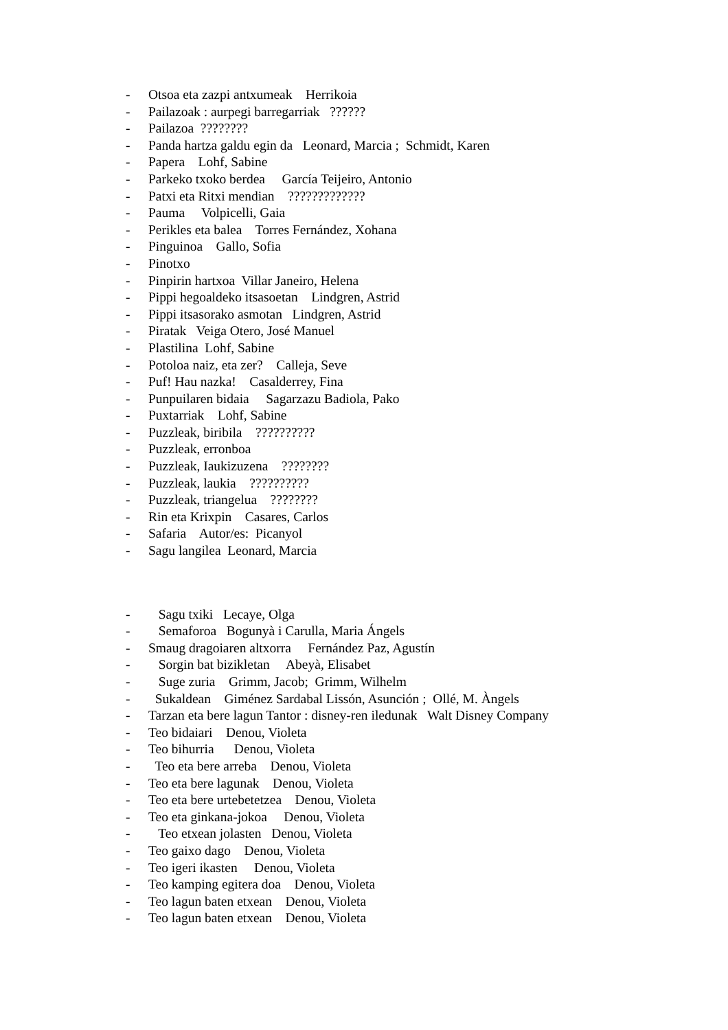- Otsoa eta zazpi antxumeak Herrikoia
- Pailazoak : aurpegi barregarriak ??????
- Pailazoa ????????
- Panda hartza galdu egin da Leonard, Marcia ; Schmidt, Karen
- Papera Lohf, Sabine
- Parkeko txoko berdea García Teijeiro, Antonio
- Patxi eta Ritxi mendian ?????????????
- Pauma Volpicelli, Gaia
- Perikles eta balea Torres Fernández, Xohana
- Pinguinoa Gallo, Sofia
- Pinotxo
- Pinpirin hartxoa Villar Janeiro, Helena
- Pippi hegoaldeko itsasoetan Lindgren, Astrid
- Pippi itsasorako asmotan Lindgren, Astrid
- Piratak Veiga Otero, José Manuel
- Plastilina Lohf, Sabine
- Potoloa naiz, eta zer? Calleja, Seve
- Puf! Hau nazka! Casalderrey, Fina
- Punpuilaren bidaia Sagarzazu Badiola, Pako
- Puxtarriak Lohf, Sabine
- Puzzleak, biribila ??????????
- Puzzleak, erronboa
- Puzzleak, Iaukizuzena ????????
- Puzzleak, laukia ??????????
- Puzzleak, triangelua ????????
- Rin eta Krixpin Casares, Carlos
- Safaria Autor/es: Picanyol
- Sagu langilea Leonard, Marcia
- Sagu txiki Lecaye, Olga
- Semaforoa Bogunyà i Carulla, Maria Ángels
- Smaug dragoiaren altxorra Fernández Paz, Agustín
- Sorgin bat bizikletan Abeyà, Elisabet
- Suge zuria Grimm, Jacob; Grimm, Wilhelm
- Sukaldean Giménez Sardabal Lissón, Asunción ; Ollé, M. Àngels
- Tarzan eta bere lagun Tantor : disney-ren iledunak Walt Disney Company
- Teo bidaiari Denou, Violeta
- Teo bihurria Denou, Violeta
- Teo eta bere arreba Denou, Violeta
- Teo eta bere lagunak Denou, Violeta
- Teo eta bere urtebetetzea Denou, Violeta
- Teo eta ginkana-jokoa Denou, Violeta
- Teo etxean jolasten Denou, Violeta
- Teo gaixo dago Denou, Violeta
- Teo igeri ikasten Denou, Violeta
- Teo kamping egitera doa Denou, Violeta
- Teo lagun baten etxean Denou, Violeta
- Teo lagun baten etxean Denou, Violeta